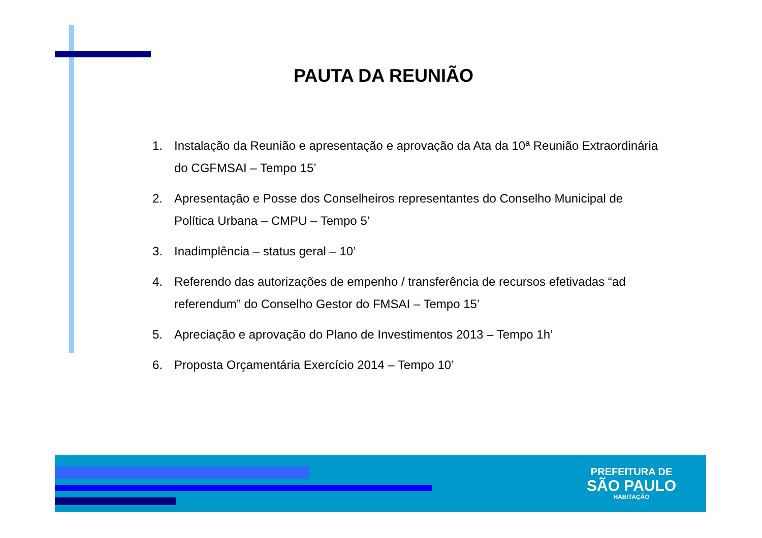PAUTA DA REUNIÃO
1. Instalação da Reunião e apresentação e aprovação da Ata da 10ª Reunião Extraordinária do CGFMSAI – Tempo 15’
2. Apresentação e Posse dos Conselheiros representantes do Conselho Municipal de Política Urbana – CMPU – Tempo 5’
3. Inadimplência – status geral – 10’
4. Referendo das autorizações de empenho / transferência de recursos efetivadas “ad referendum” do Conselho Gestor do FMSAI – Tempo 15’
5. Apreciação e aprovação do Plano de Investimentos 2013 – Tempo 1h’
6. Proposta Orçamentária Exercício 2014 – Tempo 10’
PREFEITURA DE
SÃO PAULO
HABITAÇÃO